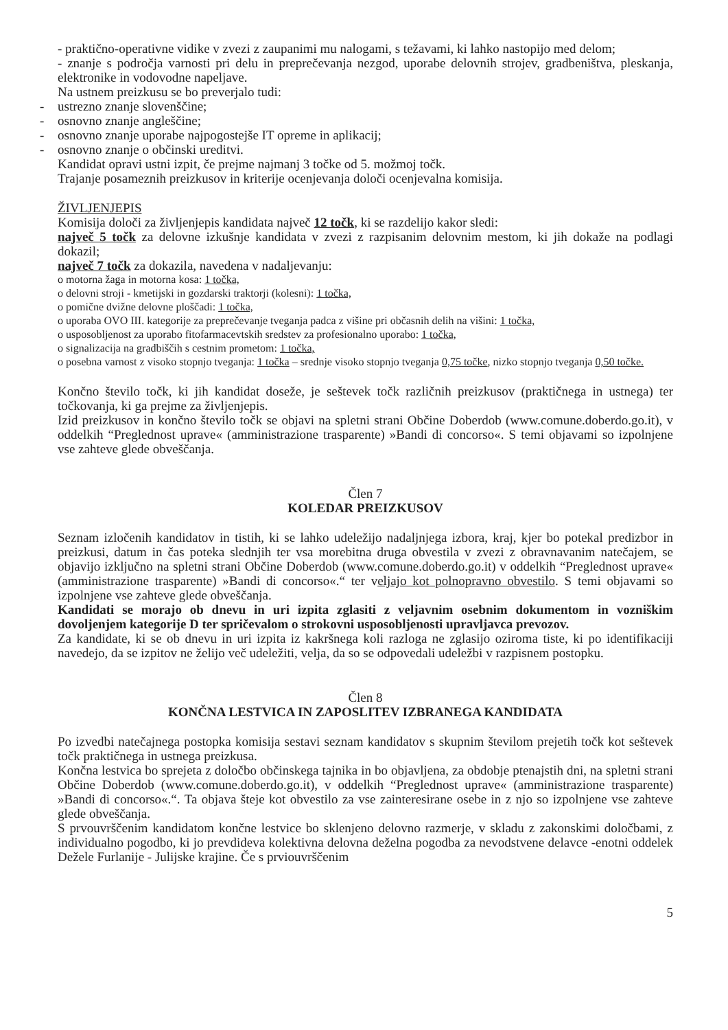- praktično-operativne vidike v zvezi z zaupanimi mu nalogami, s težavami, ki lahko nastopijo med delom;
- znanje s področja varnosti pri delu in preprečevanja nezgod, uporabe delovnih strojev, gradbeništva, pleskanja, elektronike in vodovodne napeljave.
Na ustnem preizkusu se bo preverjalo tudi:
- ustrezno znanje slovenščine;
- osnovno znanje angleščine;
- osnovno znanje uporabe najpogostejše IT opreme in aplikacij;
- osnovno znanje o občinski ureditvi.
Kandidat opravi ustni izpit, če prejme najmanj 3 točke od 5. možmoj točk.
Trajanje posameznih preizkusov in kriterije ocenjevanja določi ocenjevalna komisija.
ŽIVLJENJEPIS
Komisija določi za življenjepis kandidata največ 12 točk, ki se razdelijo kakor sledi:
največ 5 točk za delovne izkušnje kandidata v zvezi z razpisanim delovnim mestom, ki jih dokaže na podlagi dokazil;
največ 7 točk za dokazila, navedena v nadaljevanju:
o motorna žaga in motorna kosa: 1 točka,
o delovni stroji - kmetijski in gozdarski traktorji (kolesni): 1 točka,
o pomične dvižne delovne ploščadi: 1 točka,
o uporaba OVO III. kategorije za preprečevanje tveganja padca z višine pri občasnih delih na višini: 1 točka,
o usposobljenost za uporabo fitofarmacevtskih sredstev za profesionalno uporabo: 1 točka,
o signalizacija na gradbiščih s cestnim prometom: 1 točka,
o posebna varnost z visoko stopnjo tveganja: 1 točka – srednje visoko stopnjo tveganja 0,75 točke, nizko stopnjo tveganja 0,50 točke.
Končno število točk, ki jih kandidat doseže, je seštevek točk različnih preizkusov (praktičnega in ustnega) ter točkovanja, ki ga prejme za življenjepis.
Izid preizkusov in končno število točk se objavi na spletni strani Občine Doberdob (www.comune.doberdo.go.it), v oddelkih “Preglednost uprave« (amministrazione trasparente) »Bandi di concorso«. S temi objavami so izpolnjene vse zahteve glede obveščanja.
Člen 7
KOLEDAR PREIZKUSOV
Seznam izločenih kandidatov in tistih, ki se lahko udeležijo nadaljnjega izbora, kraj, kjer bo potekal predizbor in preizkusi, datum in čas poteka slednjih ter vsa morebitna druga obvestila v zvezi z obravnavanim natečajem, se objavijo izključno na spletni strani Občine Doberdob (www.comune.doberdo.go.it) v oddelkih “Preglednost uprave« (amministrazione trasparente) »Bandi di concorso«.“ ter veljajo kot polnopravno obvestilo. S temi objavami so izpolnjene vse zahteve glede obveščanja.
Kandidati se morajo ob dnevu in uri izpita zglasiti z veljavnim osebnim dokumentom in vozniškim dovoljenjem kategorije D ter spričevalom o strokovni usposobljenosti upravljavca prevozov.
Za kandidate, ki se ob dnevu in uri izpita iz kakršnega koli razloga ne zglasijo oziroma tiste, ki po identifikaciji navedejo, da se izpitov ne želijo več udeležiti, velja, da so se odpovedali udeležbi v razpisnem postopku.
Člen 8
KONČNA LESTVICA IN ZAPOSLITEV IZBRANEGA KANDIDATA
Po izvedbi natečajnega postopka komisija sestavi seznam kandidatov s skupnim številom prejetih točk kot seštevek točk praktičnega in ustnega preizkusa.
Končna lestvica bo sprejeta z določbo občinskega tajnika in bo objavljena, za obdobje ptenajstih dni, na spletni strani Občine Doberdob (www.comune.doberdo.go.it), v oddelkih “Preglednost uprave« (amministrazione trasparente) »Bandi di concorso«.“. Ta objava šteje kot obvestilo za vse zainteresirane osebe in z njo so izpolnjene vse zahteve glede obveščanja.
S prvouvrščenim kandidatom končne lestvice bo sklenjeno delovno razmerje, v skladu z zakonskimi določbami, z individualno pogodbo, ki jo prevdideva kolektivna delovna deželna pogodba za nevodstvene delavce -enotni oddelek Dežele Furlanije - Julijske krajine. Če s prviouvrščenim
5